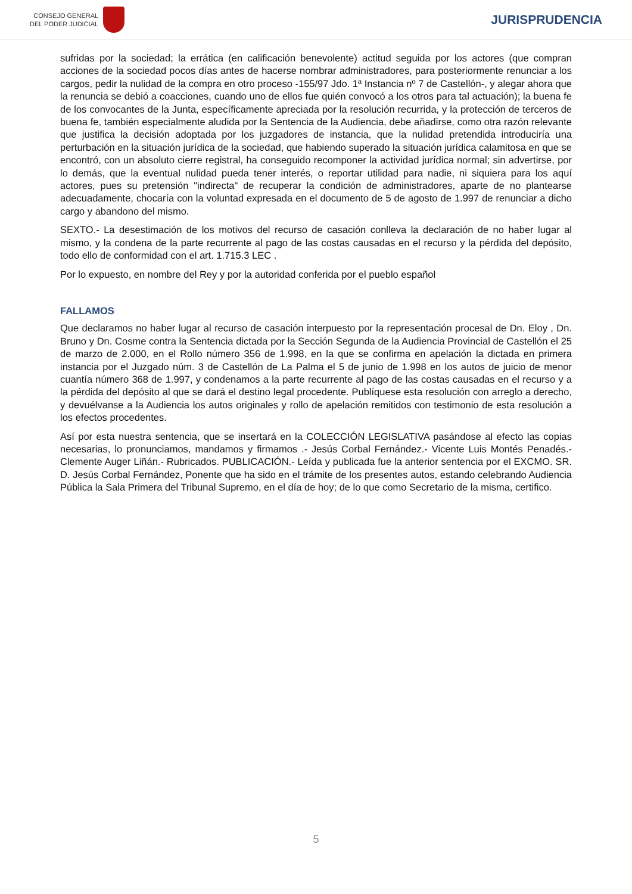CONSEJO GENERAL
DEL PODER JUDICIAL
JURISPRUDENCIA
sufridas por la sociedad; la errática (en calificación benevolente) actitud seguida por los actores (que compran acciones de la sociedad pocos días antes de hacerse nombrar administradores, para posteriormente renunciar a los cargos, pedir la nulidad de la compra en otro proceso -155/97 Jdo. 1ª Instancia nº 7 de Castellón-, y alegar ahora que la renuncia se debió a coacciones, cuando uno de ellos fue quién convocó a los otros para tal actuación); la buena fe de los convocantes de la Junta, específicamente apreciada por la resolución recurrida, y la protección de terceros de buena fe, también especialmente aludida por la Sentencia de la Audiencia, debe añadirse, como otra razón relevante que justifica la decisión adoptada por los juzgadores de instancia, que la nulidad pretendida introduciría una perturbación en la situación jurídica de la sociedad, que habiendo superado la situación jurídica calamitosa en que se encontró, con un absoluto cierre registral, ha conseguido recomponer la actividad jurídica normal; sin advertirse, por lo demás, que la eventual nulidad pueda tener interés, o reportar utilidad para nadie, ni siquiera para los aquí actores, pues su pretensión "indirecta" de recuperar la condición de administradores, aparte de no plantearse adecuadamente, chocaría con la voluntad expresada en el documento de 5 de agosto de 1.997 de renunciar a dicho cargo y abandono del mismo.
SEXTO.- La desestimación de los motivos del recurso de casación conlleva la declaración de no haber lugar al mismo, y la condena de la parte recurrente al pago de las costas causadas en el recurso y la pérdida del depósito, todo ello de conformidad con el art. 1.715.3 LEC .
Por lo expuesto, en nombre del Rey y por la autoridad conferida por el pueblo español
FALLAMOS
Que declaramos no haber lugar al recurso de casación interpuesto por la representación procesal de Dn. Eloy , Dn. Bruno y Dn. Cosme contra la Sentencia dictada por la Sección Segunda de la Audiencia Provincial de Castellón el 25 de marzo de 2.000, en el Rollo número 356 de 1.998, en la que se confirma en apelación la dictada en primera instancia por el Juzgado núm. 3 de Castellón de La Palma el 5 de junio de 1.998 en los autos de juicio de menor cuantía número 368 de 1.997, y condenamos a la parte recurrente al pago de las costas causadas en el recurso y a la pérdida del depósito al que se dará el destino legal procedente. Publíquese esta resolución con arreglo a derecho, y devuélvanse a la Audiencia los autos originales y rollo de apelación remitidos con testimonio de esta resolución a los efectos procedentes.
Así por esta nuestra sentencia, que se insertará en la COLECCIÓN LEGISLATIVA pasándose al efecto las copias necesarias, lo pronunciamos, mandamos y firmamos .- Jesús Corbal Fernández.- Vicente Luis Montés Penadés.- Clemente Auger Liñán.- Rubricados. PUBLICACIÓN.- Leída y publicada fue la anterior sentencia por el EXCMO. SR. D. Jesús Corbal Fernández, Ponente que ha sido en el trámite de los presentes autos, estando celebrando Audiencia Pública la Sala Primera del Tribunal Supremo, en el día de hoy; de lo que como Secretario de la misma, certifico.
5